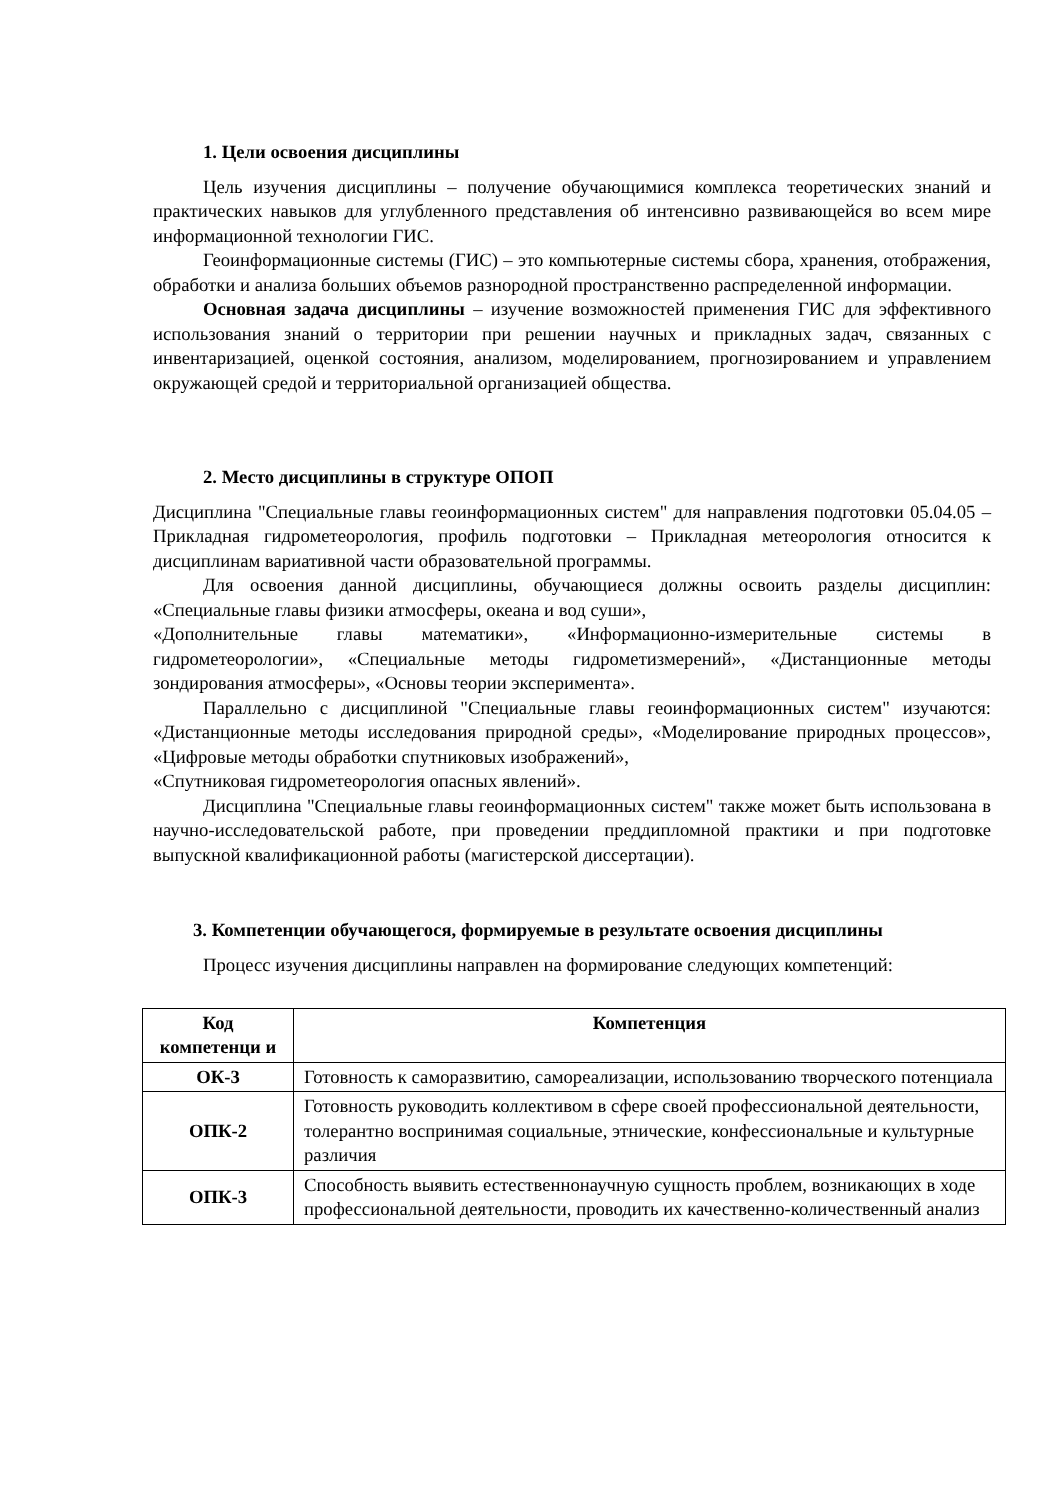1. Цели освоения дисциплины
Цель изучения дисциплины – получение обучающимися комплекса теоретических знаний и практических навыков для углубленного представления об интенсивно развивающейся во всем мире информационной технологии ГИС.
Геоинформационные системы (ГИС) – это компьютерные системы сбора, хранения, отображения, обработки и анализа больших объемов разнородной пространственно распределенной информации.
Основная задача дисциплины – изучение возможностей применения ГИС для эффективного использования знаний о территории при решении научных и прикладных задач, связанных с инвентаризацией, оценкой состояния, анализом, моделированием, прогнозированием и управлением окружающей средой и территориальной организацией общества.
2. Место дисциплины в структуре ОПОП
Дисциплина "Специальные главы геоинформационных систем" для направления подготовки 05.04.05 – Прикладная гидрометеорология, профиль подготовки – Прикладная метеорология относится к дисциплинам вариативной части образовательной программы.
Для освоения данной дисциплины, обучающиеся должны освоить разделы дисциплин: «Специальные главы физики атмосферы, океана и вод суши»,
«Дополнительные главы математики», «Информационно-измерительные системы в гидрометеорологии», «Специальные методы гидрометизмерений», «Дистанционные методы зондирования атмосферы», «Основы теории эксперимента».
Параллельно с дисциплиной "Специальные главы геоинформационных систем" изучаются: «Дистанционные методы исследования природной среды», «Моделирование природных процессов», «Цифровые методы обработки спутниковых изображений»,
«Спутниковая гидрометеорология опасных явлений».
Дисциплина "Специальные главы геоинформационных систем" также может быть использована в научно-исследовательской работе, при проведении преддипломной практики и при подготовке выпускной квалификационной работы (магистерской диссертации).
3. Компетенции обучающегося, формируемые в результате освоения дисциплины
Процесс изучения дисциплины направлен на формирование следующих компетенций:
| Код компетенци и | Компетенция |
| --- | --- |
| ОК-3 | Готовность к саморазвитию, самореализации, использованию творческого потенциала |
| ОПК-2 | Готовность руководить коллективом в сфере своей профессиональной деятельности, толерантно воспринимая социальные, этнические, конфессиональные и культурные различия |
| ОПК-3 | Способность выявить естественнонаучную сущность проблем, возникающих в ходе профессиональной деятельности, проводить их качественно-количественный анализ |